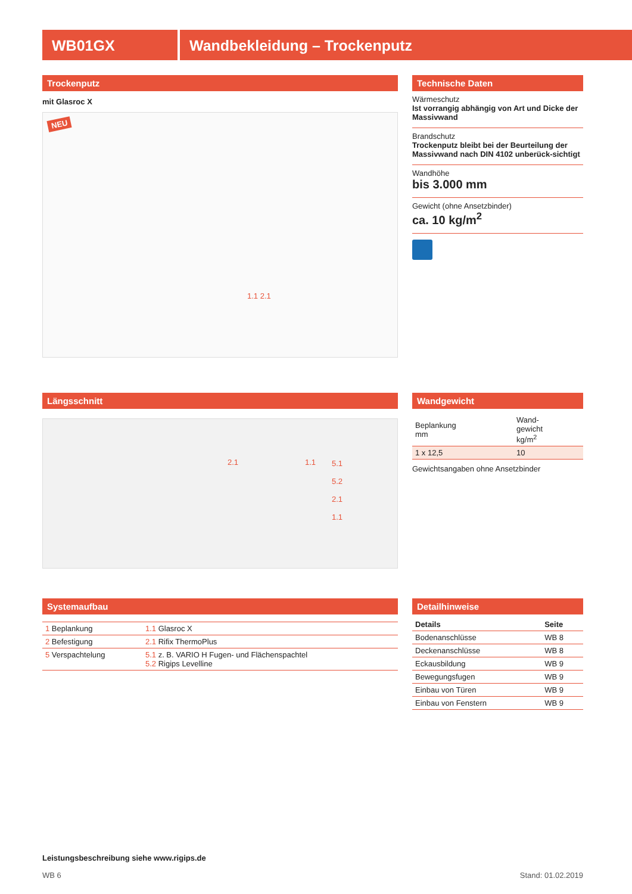WB01GX Wandbekleidung – Trockenputz
Trockenputz
mit Glasroc X
NEU
1.1 2.1
Technische Daten
Wärmeschutz
Ist vorrangig abhängig von Art und Dicke der Massivwand
Brandschutz
Trockenputz bleibt bei der Beurteilung der Massivwand nach DIN 4102 unberück-sichtigt
Wandhöhe
bis 3.000 mm
Gewicht (ohne Ansetzbinder)
ca. 10 kg/m<sup>2</sup>
Längsschnitt
2.1 1.1 5.1
5.2
2.1
1.1
Wandgewicht
| Beplankung mm | Wand- gewicht kg/m<sup>2</sup> |
| --- | --- |
| 1 x 12,5 | 10 |
Gewichtsangaben ohne Ansetzbinder
Systemaufbau
| 1 Beplankung | 1.1 Glasroc X |
| 2 Befestigung | 2.1 Rifix ThermoPlus |
| 5 Verspachtelung | 5.1 z. B. VARIO H Fugen- und Flächenspachtel 5.2 Rigips Levelline |
Detailhinweise
| Details | Seite |
| --- | --- |
| Bodenanschlüsse | WB 8 |
| Deckenanschlüsse | WB 8 |
| Eckausbildung | WB 9 |
| Bewegungsfugen | WB 9 |
| Einbau von Türen | WB 9 |
| Einbau von Fenstern | WB 9 |
Leistungsbeschreibung siehe www.rigips.de
WB 6 Stand: 01.02.2019